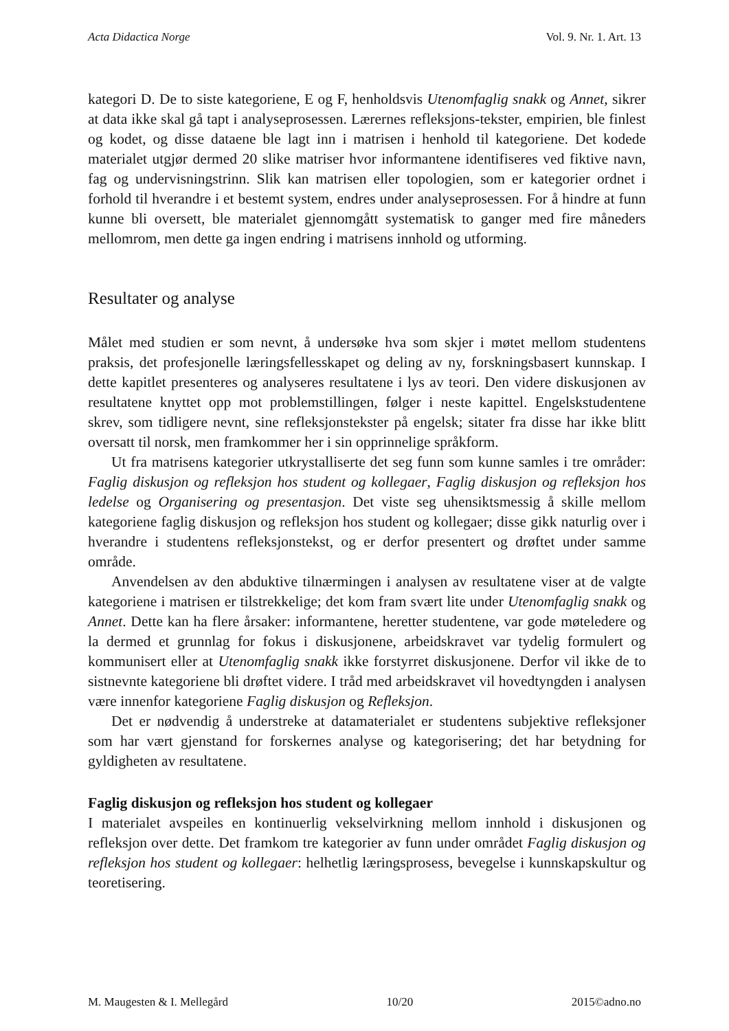Acta Didactica Norge Vol. 9. Nr. 1. Art. 13
kategori D. De to siste kategoriene, E og F, henholdsvis Utenomfaglig snakk og Annet, sikrer at data ikke skal gå tapt i analyseprosessen. Lærernes refleksjons-tekster, empirien, ble finlest og kodet, og disse dataene ble lagt inn i matrisen i henhold til kategoriene. Det kodede materialet utgjør dermed 20 slike matriser hvor informantene identifiseres ved fiktive navn, fag og undervisningstrinn. Slik kan matrisen eller topologien, som er kategorier ordnet i forhold til hverandre i et bestemt system, endres under analyseprosessen. For å hindre at funn kunne bli oversett, ble materialet gjennomgått systematisk to ganger med fire måneders mellomrom, men dette ga ingen endring i matrisens innhold og utforming.
Resultater og analyse
Målet med studien er som nevnt, å undersøke hva som skjer i møtet mellom studentens praksis, det profesjonelle læringsfellesskapet og deling av ny, forskningsbasert kunnskap. I dette kapitlet presenteres og analyseres resultatene i lys av teori. Den videre diskusjonen av resultatene knyttet opp mot problemstillingen, følger i neste kapittel. Engelskstudentene skrev, som tidligere nevnt, sine refleksjonstekster på engelsk; sitater fra disse har ikke blitt oversatt til norsk, men framkommer her i sin opprinnelige språkform.
Ut fra matrisens kategorier utkrystalliserte det seg funn som kunne samles i tre områder: Faglig diskusjon og refleksjon hos student og kollegaer, Faglig diskusjon og refleksjon hos ledelse og Organisering og presentasjon. Det viste seg uhensiktsmessig å skille mellom kategoriene faglig diskusjon og refleksjon hos student og kollegaer; disse gikk naturlig over i hverandre i studentens refleksjonstekst, og er derfor presentert og drøftet under samme område.
Anvendelsen av den abduktive tilnærmingen i analysen av resultatene viser at de valgte kategoriene i matrisen er tilstrekkelige; det kom fram svært lite under Utenomfaglig snakk og Annet. Dette kan ha flere årsaker: informantene, heretter studentene, var gode møteledere og la dermed et grunnlag for fokus i diskusjonene, arbeidskravet var tydelig formulert og kommunisert eller at Utenomfaglig snakk ikke forstyrret diskusjonene. Derfor vil ikke de to sistnevnte kategoriene bli drøftet videre. I tråd med arbeidskravet vil hovedtyngden i analysen være innenfor kategoriene Faglig diskusjon og Refleksjon.
Det er nødvendig å understreke at datamaterialet er studentens subjektive refleksjoner som har vært gjenstand for forskernes analyse og kategorisering; det har betydning for gyldigheten av resultatene.
Faglig diskusjon og refleksjon hos student og kollegaer
I materialet avspeiles en kontinuerlig vekselvirkning mellom innhold i diskusjonen og refleksjon over dette. Det framkom tre kategorier av funn under området Faglig diskusjon og refleksjon hos student og kollegaer: helhetlig læringsprosess, bevegelse i kunnskapskultur og teoretisering.
M. Maugesten & I. Mellegård 10/20 2015©adno.no